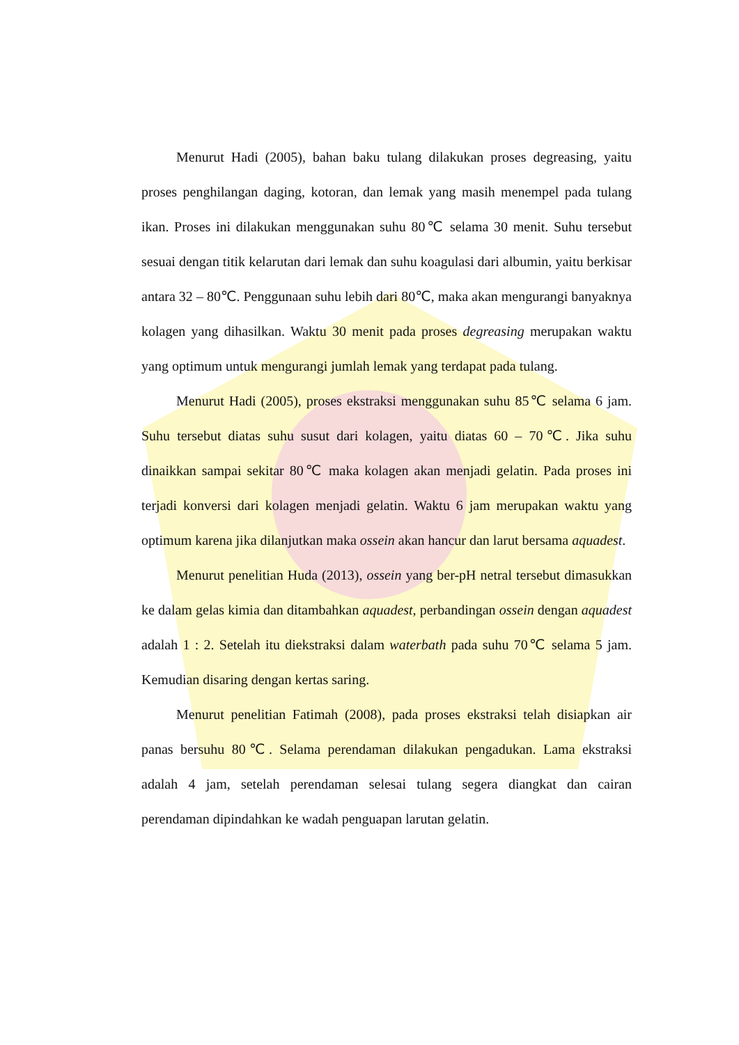Menurut Hadi (2005), bahan baku tulang dilakukan proses degreasing, yaitu proses penghilangan daging, kotoran, dan lemak yang masih menempel pada tulang ikan. Proses ini dilakukan menggunakan suhu 80℃ selama 30 menit. Suhu tersebut sesuai dengan titik kelarutan dari lemak dan suhu koagulasi dari albumin, yaitu berkisar antara 32 – 80℃. Penggunaan suhu lebih dari 80℃, maka akan mengurangi banyaknya kolagen yang dihasilkan. Waktu 30 menit pada proses degreasing merupakan waktu yang optimum untuk mengurangi jumlah lemak yang terdapat pada tulang.
Menurut Hadi (2005), proses ekstraksi menggunakan suhu 85℃ selama 6 jam. Suhu tersebut diatas suhu susut dari kolagen, yaitu diatas 60 – 70℃. Jika suhu dinaikkan sampai sekitar 80℃ maka kolagen akan menjadi gelatin. Pada proses ini terjadi konversi dari kolagen menjadi gelatin. Waktu 6 jam merupakan waktu yang optimum karena jika dilanjutkan maka ossein akan hancur dan larut bersama aquadest.
Menurut penelitian Huda (2013), ossein yang ber-pH netral tersebut dimasukkan ke dalam gelas kimia dan ditambahkan aquadest, perbandingan ossein dengan aquadest adalah 1 : 2. Setelah itu diekstraksi dalam waterbath pada suhu 70℃ selama 5 jam. Kemudian disaring dengan kertas saring.
Menurut penelitian Fatimah (2008), pada proses ekstraksi telah disiapkan air panas bersuhu 80℃. Selama perendaman dilakukan pengadukan. Lama ekstraksi adalah 4 jam, setelah perendaman selesai tulang segera diangkat dan cairan perendaman dipindahkan ke wadah penguapan larutan gelatin.